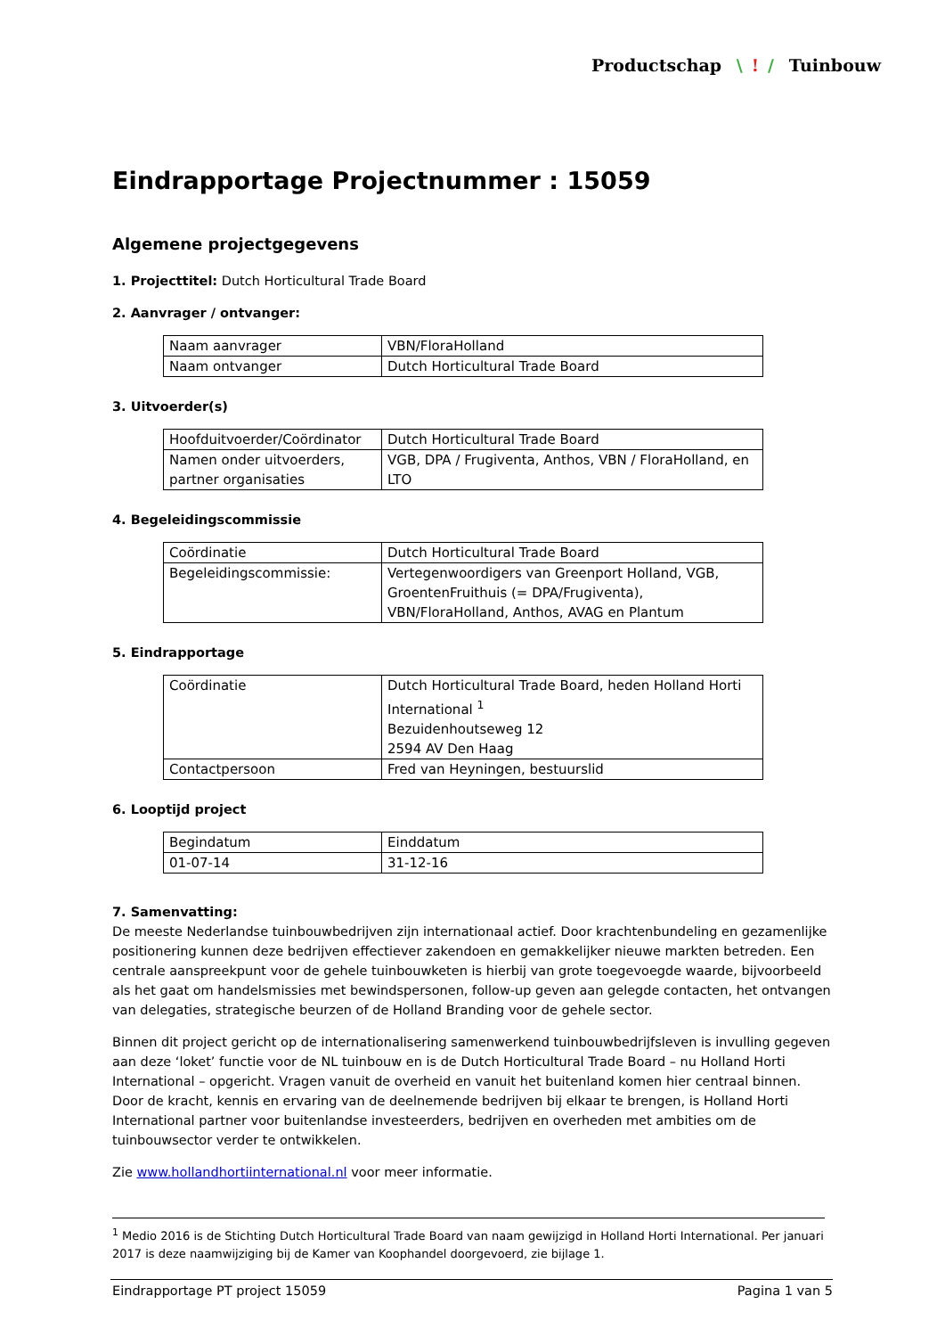Productschap \! / Tuinbouw
Eindrapportage Projectnummer : 15059
Algemene projectgegevens
1. Projecttitel: Dutch Horticultural Trade Board
2. Aanvrager / ontvanger:
| Naam aanvrager | VBN/FloraHolland |
| Naam ontvanger | Dutch Horticultural Trade Board |
3. Uitvoerder(s)
| Hoofduitvoerder/Coördinator | Dutch Horticultural Trade Board |
| Namen onder uitvoerders, partner organisaties | VGB, DPA / Frugiventa, Anthos, VBN / FloraHolland, en LTO |
4. Begeleidingscommissie
| Coördinatie | Dutch Horticultural Trade Board |
| Begeleidingscommissie: | Vertegenwoordigers van Greenport Holland, VGB, GroentenFruithuis (= DPA/Frugiventa), VBN/FloraHolland, Anthos, AVAG en Plantum |
5. Eindrapportage
| Coördinatie | Dutch Horticultural Trade Board, heden Holland Horti International <sup>1</sup> Bezuidenhoutseweg 12 2594 AV Den Haag |
| Contactpersoon | Fred van Heyningen, bestuurslid |
6. Looptijd project
| Begindatum | Einddatum |
| 01-07-14 | 31-12-16 |
7. Samenvatting:
De meeste Nederlandse tuinbouwbedrijven zijn internationaal actief. Door krachtenbundeling en gezamenlijke positionering kunnen deze bedrijven effectiever zakendoen en gemakkelijker nieuwe markten betreden. Een centrale aanspreekpunt voor de gehele tuinbouwketen is hierbij van grote toegevoegde waarde, bijvoorbeeld als het gaat om handelsmissies met bewindspersonen, follow-up geven aan gelegde contacten, het ontvangen van delegaties, strategische beurzen of de Holland Branding voor de gehele sector.
Binnen dit project gericht op de internationalisering samenwerkend tuinbouwbedrijfsleven is invulling gegeven aan deze ‘loket’ functie voor de NL tuinbouw en is de Dutch Horticultural Trade Board – nu Holland Horti International – opgericht. Vragen vanuit de overheid en vanuit het buitenland komen hier centraal binnen. Door de kracht, kennis en ervaring van de deelnemende bedrijven bij elkaar te brengen, is Holland Horti International partner voor buitenlandse investeerders, bedrijven en overheden met ambities om de tuinbouwsector verder te ontwikkelen.
Zie www.hollandhortiinternational.nl voor meer informatie.
<sup>1</sup> Medio 2016 is de Stichting Dutch Horticultural Trade Board van naam gewijzigd in Holland Horti International. Per januari 2017 is deze naamwijziging bij de Kamer van Koophandel doorgevoerd, zie bijlage 1.
Eindrapportage PT project 15059 Pagina 1 van 5